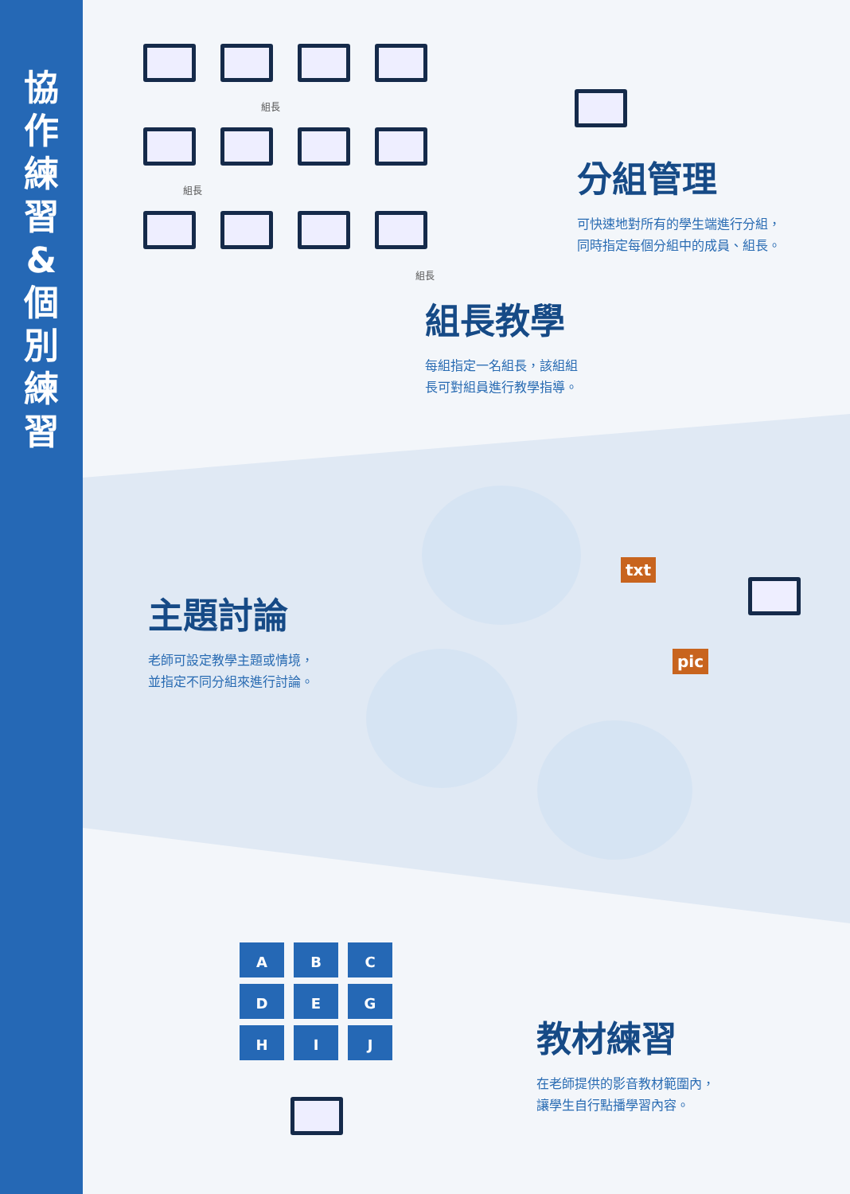協
作
練
習
&
個
別
練
習
組長
組長
組長
分組管理
可快速地對所有的學生端進行分組，
同時指定每個分組中的成員、組長。
組長教學
每組指定一名組長，該組組
長可對組員進行教學指導。
主題討論
老師可設定教學主題或情境，
並指定不同分組來進行討論。
txt
pic
ABCDEGHIJ
教材練習
在老師提供的影音教材範圍內，
讓學生自行點播學習內容。